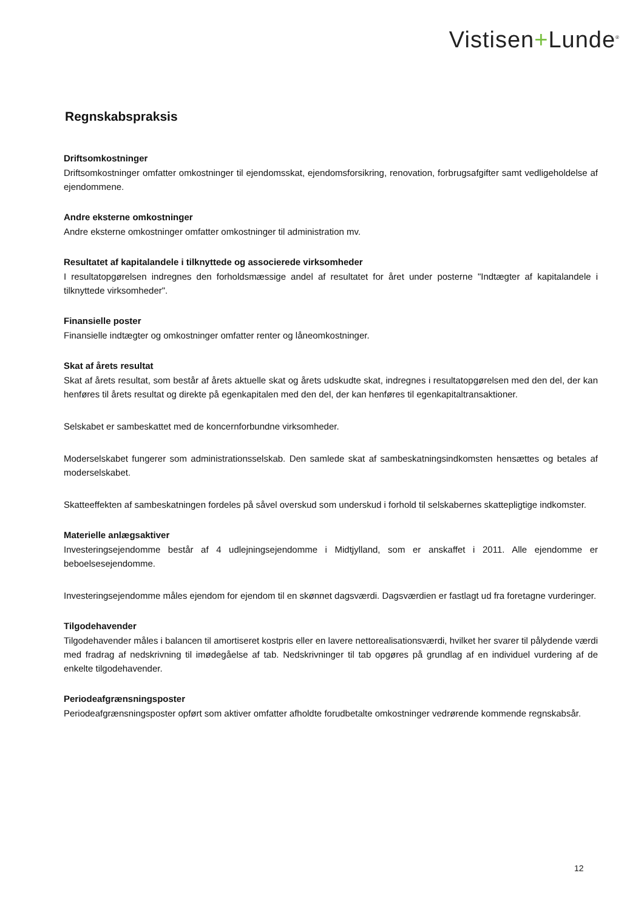Vistisen+Lunde<sup>®</sup>
Regnskabspraksis
Driftsomkostninger
Driftsomkostninger omfatter omkostninger til ejendomsskat, ejendomsforsikring, renovation, forbrugsafgifter samt vedligeholdelse af ejendommene.
Andre eksterne omkostninger
Andre eksterne omkostninger omfatter omkostninger til administration mv.
Resultatet af kapitalandele i tilknyttede og associerede virksomheder
I resultatopgørelsen indregnes den forholdsmæssige andel af resultatet for året under posterne "Indtægter af kapitalandele i tilknyttede virksomheder".
Finansielle poster
Finansielle indtægter og omkostninger omfatter renter og låneomkostninger.
Skat af årets resultat
Skat af årets resultat, som består af årets aktuelle skat og årets udskudte skat, indregnes i resultatopgørelsen med den del, der kan henføres til årets resultat og direkte på egenkapitalen med den del, der kan henføres til egenkapitaltransaktioner.
Selskabet er sambeskattet med de koncernforbundne virksomheder.
Moderselskabet fungerer som administrationsselskab. Den samlede skat af sambeskatningsindkomsten hensættes og betales af moderselskabet.
Skatteeffekten af sambeskatningen fordeles på såvel overskud som underskud i forhold til selskabernes skattepligtige indkomster.
Materielle anlægsaktiver
Investeringsejendomme består af 4 udlejningsejendomme i Midtjylland, som er anskaffet i 2011. Alle ejendomme er beboelsesejendomme.
Investeringsejendomme måles ejendom for ejendom til en skønnet dagsværdi. Dagsværdien er fastlagt ud fra foretagne vurderinger.
Tilgodehavender
Tilgodehavender måles i balancen til amortiseret kostpris eller en lavere nettorealisationsværdi, hvilket her svarer til pålydende værdi med fradrag af nedskrivning til imødegåelse af tab. Nedskrivninger til tab opgøres på grundlag af en individuel vurdering af de enkelte tilgodehavender.
Periodeafgrænsningsposter
Periodeafgrænsningsposter opført som aktiver omfatter afholdte forudbetalte omkostninger vedrørende kommende regnskabsår.
12